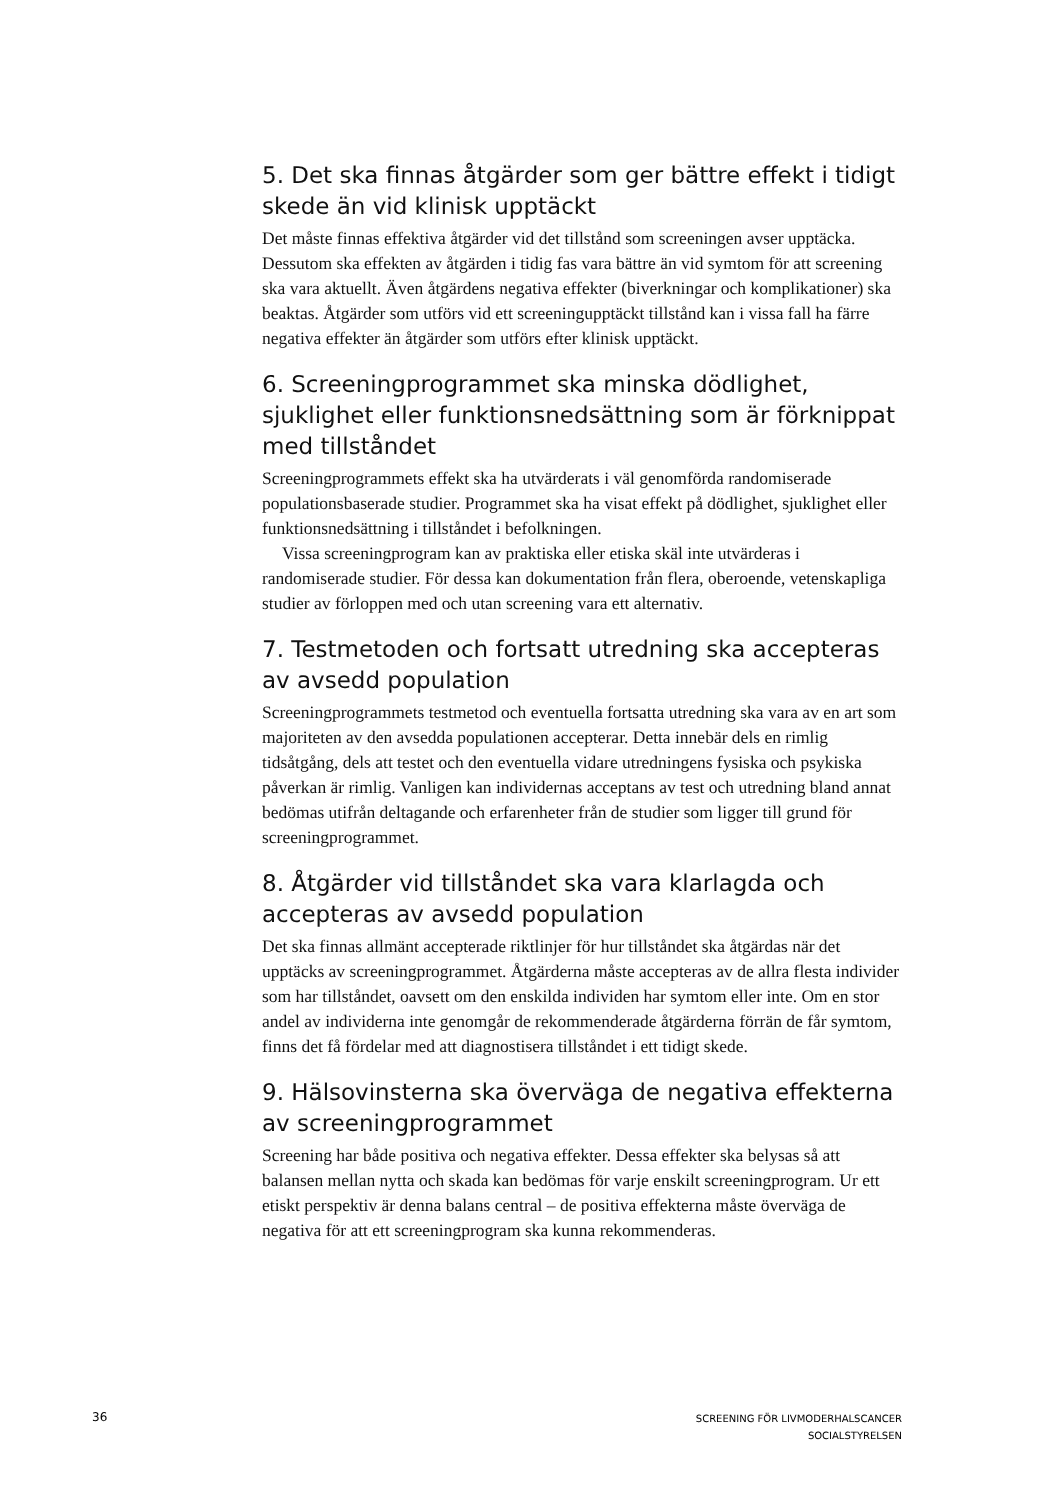5. Det ska finnas åtgärder som ger bättre effekt i tidigt skede än vid klinisk upptäckt
Det måste finnas effektiva åtgärder vid det tillstånd som screeningen avser upptäcka. Dessutom ska effekten av åtgärden i tidig fas vara bättre än vid symtom för att screening ska vara aktuellt. Även åtgärdens negativa effekter (biverkningar och komplikationer) ska beaktas. Åtgärder som utförs vid ett screeningupptäckt tillstånd kan i vissa fall ha färre negativa effekter än åtgärder som utförs efter klinisk upptäckt.
6. Screeningprogrammet ska minska dödlighet, sjuklighet eller funktionsnedsättning som är förknippat med tillståndet
Screeningprogrammets effekt ska ha utvärderats i väl genomförda randomiserade populationsbaserade studier. Programmet ska ha visat effekt på dödlighet, sjuklighet eller funktionsnedsättning i tillståndet i befolkningen.
Vissa screeningprogram kan av praktiska eller etiska skäl inte utvärderas i randomiserade studier. För dessa kan dokumentation från flera, oberoende, vetenskapliga studier av förloppen med och utan screening vara ett alternativ.
7. Testmetoden och fortsatt utredning ska accepteras av avsedd population
Screeningprogrammets testmetod och eventuella fortsatta utredning ska vara av en art som majoriteten av den avsedda populationen accepterar. Detta innebär dels en rimlig tidsåtgång, dels att testet och den eventuella vidare utredningens fysiska och psykiska påverkan är rimlig. Vanligen kan individernas acceptans av test och utredning bland annat bedömas utifrån deltagande och erfarenheter från de studier som ligger till grund för screeningprogrammet.
8. Åtgärder vid tillståndet ska vara klarlagda och accepteras av avsedd population
Det ska finnas allmänt accepterade riktlinjer för hur tillståndet ska åtgärdas när det upptäcks av screeningprogrammet. Åtgärderna måste accepteras av de allra flesta individer som har tillståndet, oavsett om den enskilda individen har symtom eller inte. Om en stor andel av individerna inte genomgår de rekommenderade åtgärderna förrän de får symtom, finns det få fördelar med att diagnostisera tillståndet i ett tidigt skede.
9. Hälsovinsterna ska överväga de negativa effekterna av screeningprogrammet
Screening har både positiva och negativa effekter. Dessa effekter ska belysas så att balansen mellan nytta och skada kan bedömas för varje enskilt screeningprogram. Ur ett etiskt perspektiv är denna balans central – de positiva effekterna måste överväga de negativa för att ett screeningprogram ska kunna rekommenderas.
36
SCREENING FÖR LIVMODERHALSCANCER
SOCIALSTYRELSEN